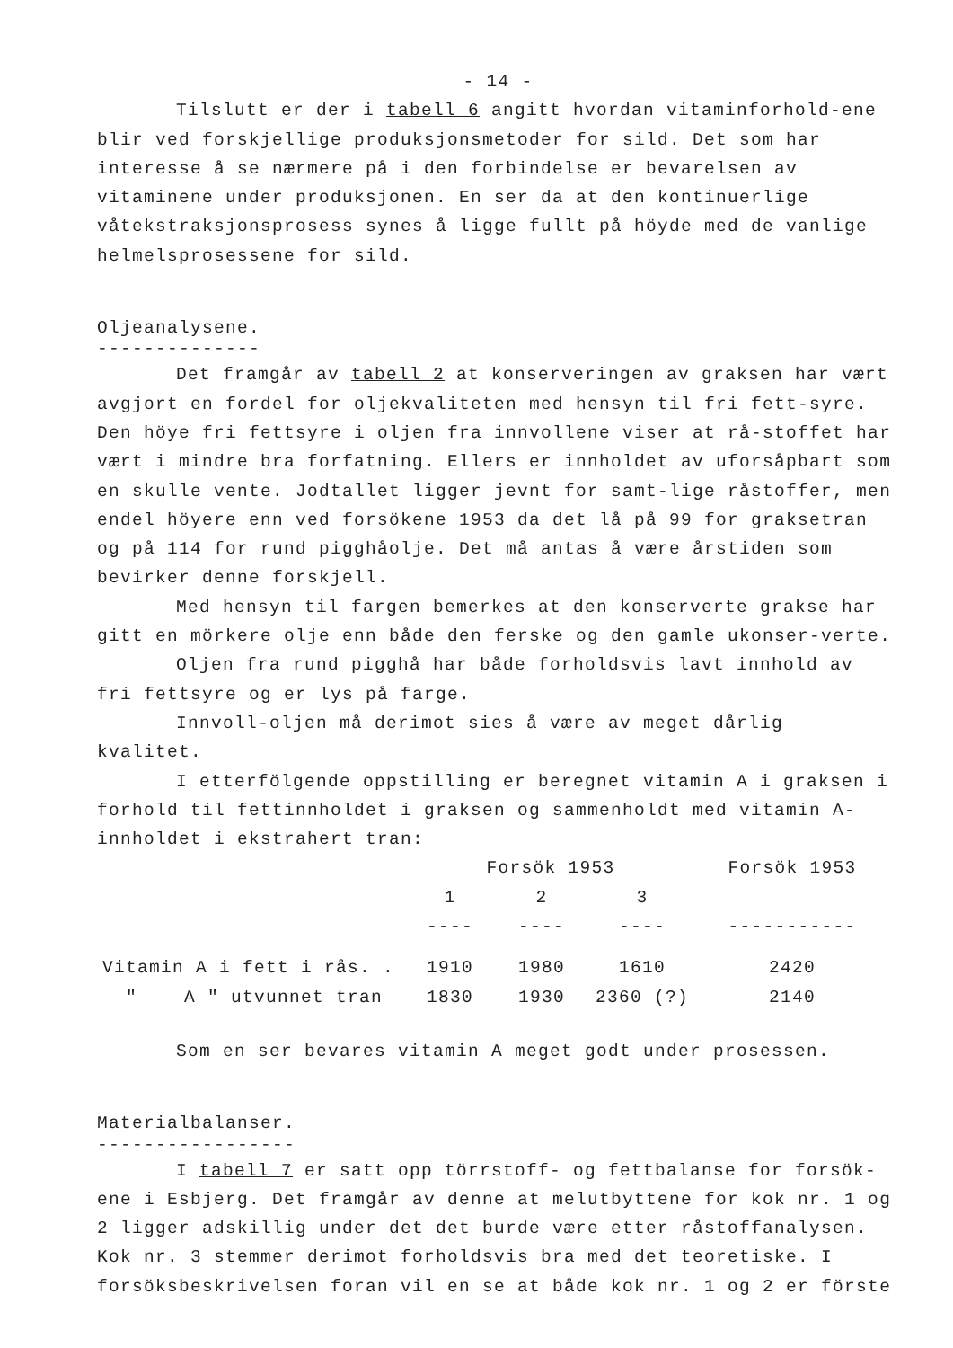- 14 -
Tilslutt er der i tabell 6 angitt hvordan vitaminforhold-ene blir ved forskjellige produksjonsmetoder for sild. Det som har interesse å se nærmere på i den forbindelse er bevarelsen av vitaminene under produksjonen. En ser da at den kontinuerlige våtekstraksjonsprosess synes å ligge fullt på höyde med de vanlige helmelsprosessene for sild.
Oljeanalysene.
--------------
Det framgår av tabell 2 at konserveringen av graksen har vært avgjort en fordel for oljekvaliteten med hensyn til fri fett-syre. Den höye fri fettsyre i oljen fra innvollene viser at rå-stoffet har vært i mindre bra forfatning. Ellers er innholdet av uforsåpbart som en skulle vente. Jodtallet ligger jevnt for samt-lige råstoffer, men endel höyere enn ved forsökene 1953 da det lå på 99 for graksetran og på 114 for rund pigghåolje. Det må antas å være årstiden som bevirker denne forskjell.
Med hensyn til fargen bemerkes at den konserverte grakse har gitt en mörkere olje enn både den ferske og den gamle ukonser-verte.
Oljen fra rund pigghå har både forholdsvis lavt innhold av fri fettsyre og er lys på farge.
Innvoll-oljen må derimot sies å være av meget dårlig kvalitet.
I etterfölgende oppstilling er beregnet vitamin A i graksen i forhold til fettinnholdet i graksen og sammenholdt med vitamin A-innholdet i ekstrahert tran:
| | Forsök 1953 | | | Forsök 1953 |
| --- | --- | --- | --- | --- |
| | 1 | 2 | 3 | |
| | ---- | ---- | ---- | ----------- |
| Vitamin A i fett i rås. . | 1910 | 1980 | 1610 | 2420 |
| " A " utvunnet tran | 1830 | 1930 | 2360 (?) | 2140 |
Som en ser bevares vitamin A meget godt under prosessen.
Materialbalanser.
-----------------
I tabell 7 er satt opp törrstoff- og fettbalanse for forsök-ene i Esbjerg. Det framgår av denne at melutbyttene for kok nr. 1 og 2 ligger adskillig under det det burde være etter råstoffanalysen. Kok nr. 3 stemmer derimot forholdsvis bra med det teoretiske. I forsöksbeskrivelsen foran vil en se at både kok nr. 1 og 2 er förste